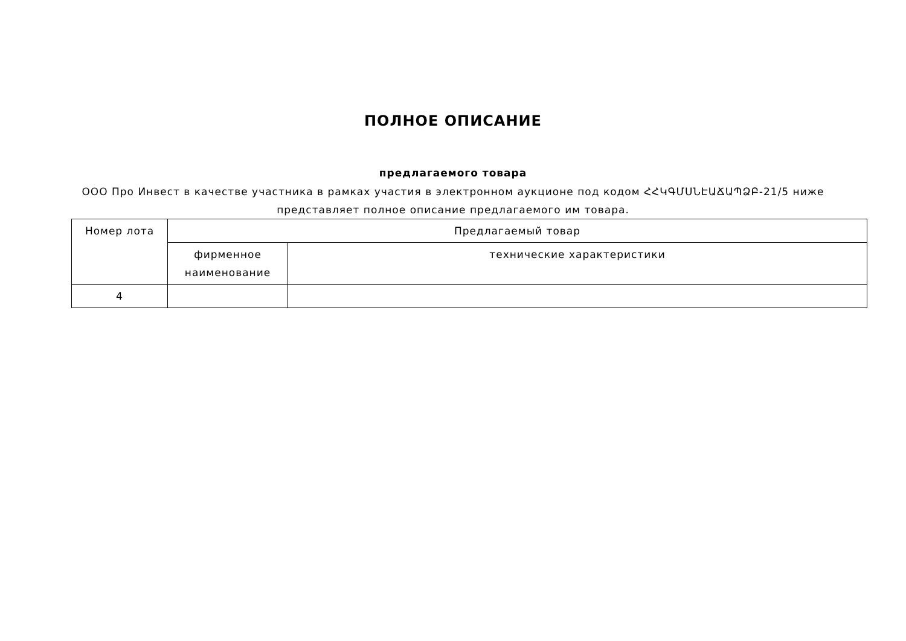ПОЛНОЕ ОПИСАНИЕ
предлагаемого товара
ООО Про Инвест в качестве участника в рамках участия в электронном аукционе под кодом ՀՀԿԳՄՍՆԷԱՃԱՊՁԲ-21/5 ниже представляет полное описание предлагаемого им товара.
| Номер лота | Предлагаемый товар | |
| | фирменное наименование | технические характеристики |
| 4 | | |